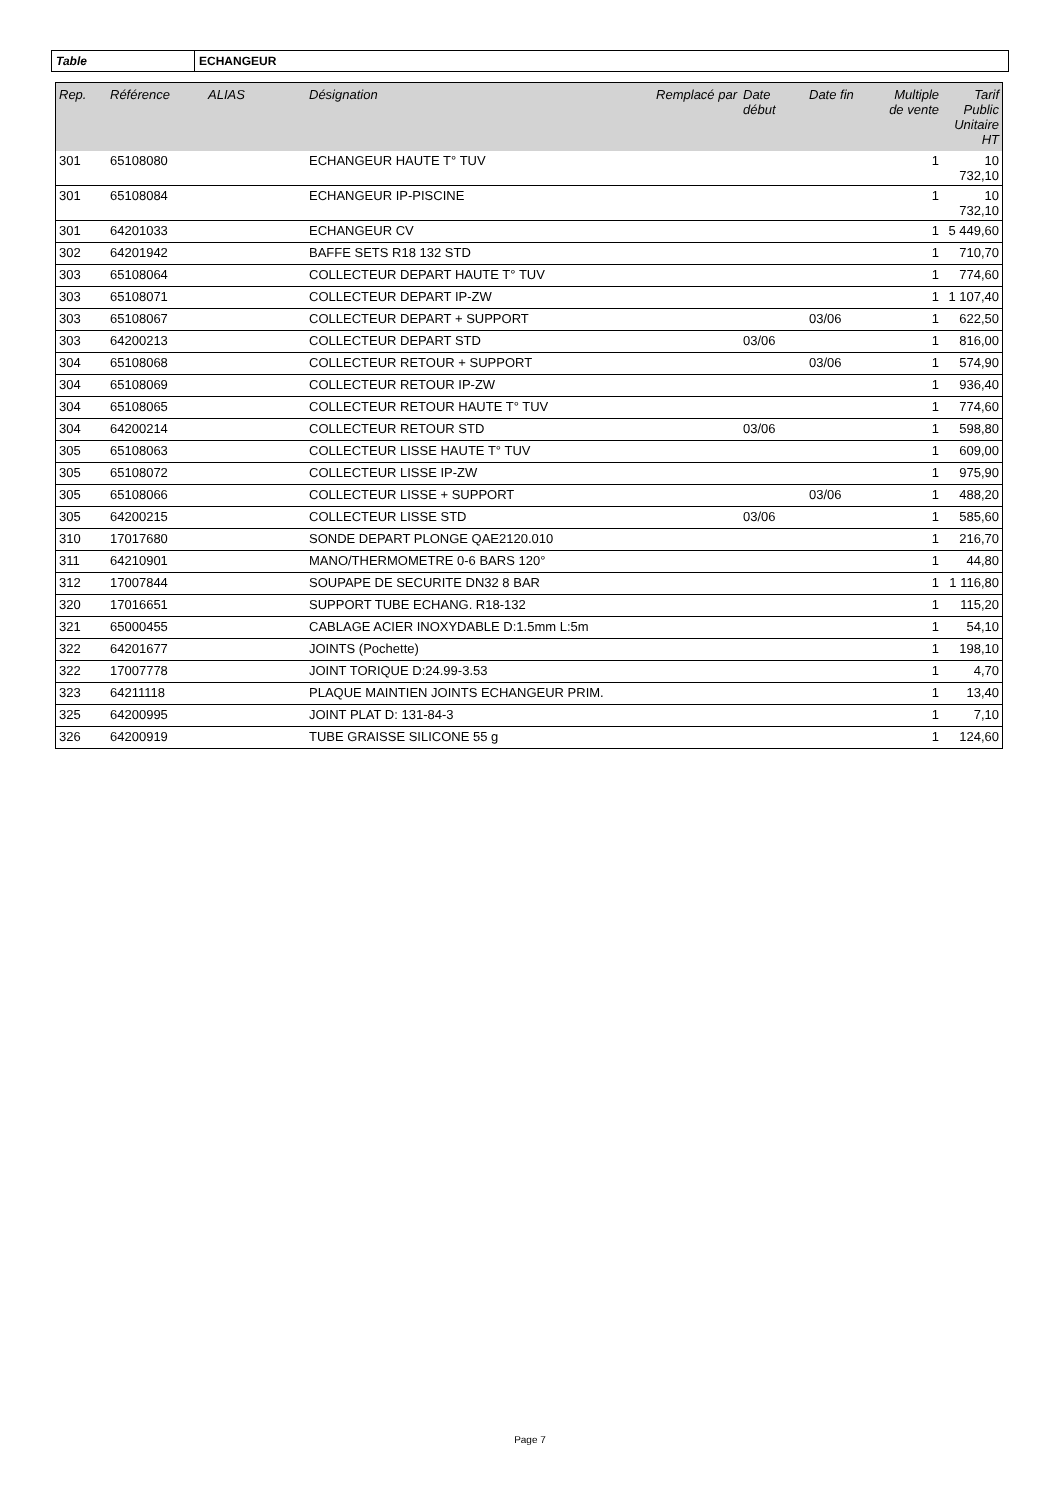Table ECHANGEUR
| Rep. | Référence | ALIAS | Désignation | Remplacé par | Date début | Date fin | Multiple de vente | Tarif Public Unitaire HT |
| --- | --- | --- | --- | --- | --- | --- | --- | --- |
| 301 | 65108080 | | ECHANGEUR HAUTE T° TUV | | | | 1 | 10 732,10 |
| 301 | 65108084 | | ECHANGEUR IP-PISCINE | | | | 1 | 10 732,10 |
| 301 | 64201033 | | ECHANGEUR CV | | | | 1 | 5 449,60 |
| 302 | 64201942 | | BAFFE SETS R18 132 STD | | | | 1 | 710,70 |
| 303 | 65108064 | | COLLECTEUR DEPART HAUTE T° TUV | | | | 1 | 774,60 |
| 303 | 65108071 | | COLLECTEUR DEPART IP-ZW | | | | 1 | 1 107,40 |
| 303 | 65108067 | | COLLECTEUR DEPART + SUPPORT | | | 03/06 | 1 | 622,50 |
| 303 | 64200213 | | COLLECTEUR DEPART STD | | 03/06 | | 1 | 816,00 |
| 304 | 65108068 | | COLLECTEUR RETOUR + SUPPORT | | | 03/06 | 1 | 574,90 |
| 304 | 65108069 | | COLLECTEUR RETOUR IP-ZW | | | | 1 | 936,40 |
| 304 | 65108065 | | COLLECTEUR RETOUR HAUTE T° TUV | | | | 1 | 774,60 |
| 304 | 64200214 | | COLLECTEUR RETOUR STD | | 03/06 | | 1 | 598,80 |
| 305 | 65108063 | | COLLECTEUR LISSE HAUTE T° TUV | | | | 1 | 609,00 |
| 305 | 65108072 | | COLLECTEUR LISSE IP-ZW | | | | 1 | 975,90 |
| 305 | 65108066 | | COLLECTEUR LISSE + SUPPORT | | | 03/06 | 1 | 488,20 |
| 305 | 64200215 | | COLLECTEUR LISSE STD | | 03/06 | | 1 | 585,60 |
| 310 | 17017680 | | SONDE DEPART PLONGE QAE2120.010 | | | | 1 | 216,70 |
| 311 | 64210901 | | MANO/THERMOMETRE 0-6 BARS 120° | | | | 1 | 44,80 |
| 312 | 17007844 | | SOUPAPE DE SECURITE DN32 8 BAR | | | | 1 | 1 116,80 |
| 320 | 17016651 | | SUPPORT TUBE ECHANG. R18-132 | | | | 1 | 115,20 |
| 321 | 65000455 | | CABLAGE ACIER INOXYDABLE D:1.5mm L:5m | | | | 1 | 54,10 |
| 322 | 64201677 | | JOINTS (Pochette) | | | | 1 | 198,10 |
| 322 | 17007778 | | JOINT TORIQUE D:24.99-3.53 | | | | 1 | 4,70 |
| 323 | 64211118 | | PLAQUE MAINTIEN JOINTS ECHANGEUR PRIM. | | | | 1 | 13,40 |
| 325 | 64200995 | | JOINT PLAT D: 131-84-3 | | | | 1 | 7,10 |
| 326 | 64200919 | | TUBE GRAISSE SILICONE 55 g | | | | 1 | 124,60 |
Page 7